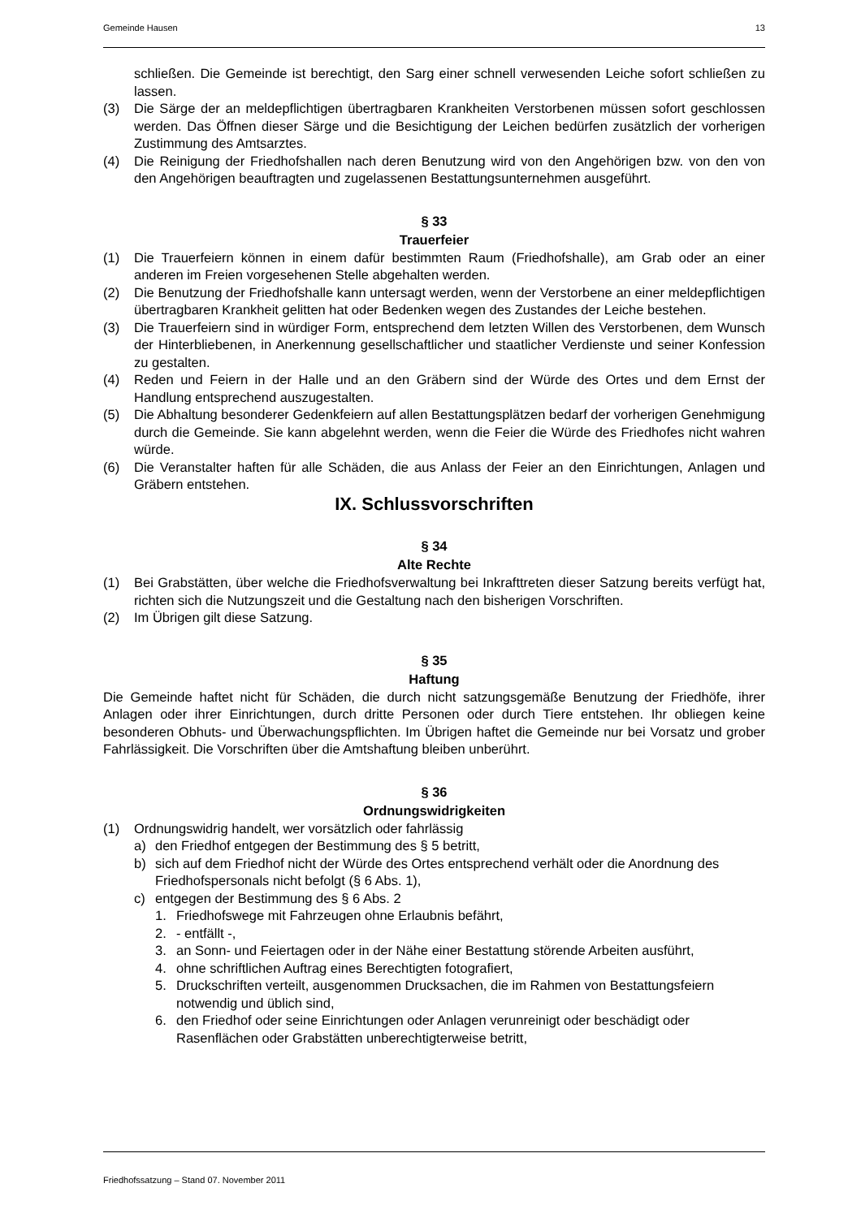Gemeinde Hausen 13
schließen. Die Gemeinde ist berechtigt, den Sarg einer schnell verwesenden Leiche sofort schließen zu lassen.
(3) Die Särge der an meldepflichtigen übertragbaren Krankheiten Verstorbenen müssen sofort geschlossen werden. Das Öffnen dieser Särge und die Besichtigung der Leichen bedürfen zusätzlich der vorherigen Zustimmung des Amtsarztes.
(4) Die Reinigung der Friedhofshallen nach deren Benutzung wird von den Angehörigen bzw. von den von den Angehörigen beauftragten und zugelassenen Bestattungsunternehmen ausgeführt.
§ 33
Trauerfeier
(1) Die Trauerfeiern können in einem dafür bestimmten Raum (Friedhofshalle), am Grab oder an einer anderen im Freien vorgesehenen Stelle abgehalten werden.
(2) Die Benutzung der Friedhofshalle kann untersagt werden, wenn der Verstorbene an einer meldepflichtigen übertragbaren Krankheit gelitten hat oder Bedenken wegen des Zustandes der Leiche bestehen.
(3) Die Trauerfeiern sind in würdiger Form, entsprechend dem letzten Willen des Verstorbenen, dem Wunsch der Hinterbliebenen, in Anerkennung gesellschaftlicher und staatlicher Verdienste und seiner Konfession zu gestalten.
(4) Reden und Feiern in der Halle und an den Gräbern sind der Würde des Ortes und dem Ernst der Handlung entsprechend auszugestalten.
(5) Die Abhaltung besonderer Gedenkfeiern auf allen Bestattungsplätzen bedarf der vorherigen Genehmigung durch die Gemeinde. Sie kann abgelehnt werden, wenn die Feier die Würde des Friedhofes nicht wahren würde.
(6) Die Veranstalter haften für alle Schäden, die aus Anlass der Feier an den Einrichtungen, Anlagen und Gräbern entstehen.
IX. Schlussvorschriften
§ 34
Alte Rechte
(1) Bei Grabstätten, über welche die Friedhofsverwaltung bei Inkrafttreten dieser Satzung bereits verfügt hat, richten sich die Nutzungszeit und die Gestaltung nach den bisherigen Vorschriften.
(2) Im Übrigen gilt diese Satzung.
§ 35
Haftung
Die Gemeinde haftet nicht für Schäden, die durch nicht satzungsgemäße Benutzung der Friedhöfe, ihrer Anlagen oder ihrer Einrichtungen, durch dritte Personen oder durch Tiere entstehen. Ihr obliegen keine besonderen Obhuts- und Überwachungspflichten. Im Übrigen haftet die Gemeinde nur bei Vorsatz und grober Fahrlässigkeit. Die Vorschriften über die Amtshaftung bleiben unberührt.
§ 36
Ordnungswidrigkeiten
(1) Ordnungswidrig handelt, wer vorsätzlich oder fahrlässig
a) den Friedhof entgegen der Bestimmung des § 5 betritt,
b) sich auf dem Friedhof nicht der Würde des Ortes entsprechend verhält oder die Anordnung des Friedhofspersonals nicht befolgt (§ 6 Abs. 1),
c) entgegen der Bestimmung des § 6 Abs. 2
1. Friedhofswege mit Fahrzeugen ohne Erlaubnis befährt,
2. - entfällt -,
3. an Sonn- und Feiertagen oder in der Nähe einer Bestattung störende Arbeiten ausführt,
4. ohne schriftlichen Auftrag eines Berechtigten fotografiert,
5. Druckschriften verteilt, ausgenommen Drucksachen, die im Rahmen von Bestattungsfeiern notwendig und üblich sind,
6. den Friedhof oder seine Einrichtungen oder Anlagen verunreinigt oder beschädigt oder Rasenflächen oder Grabstätten unberechtigterweise betritt,
Friedhofssatzung – Stand 07. November 2011